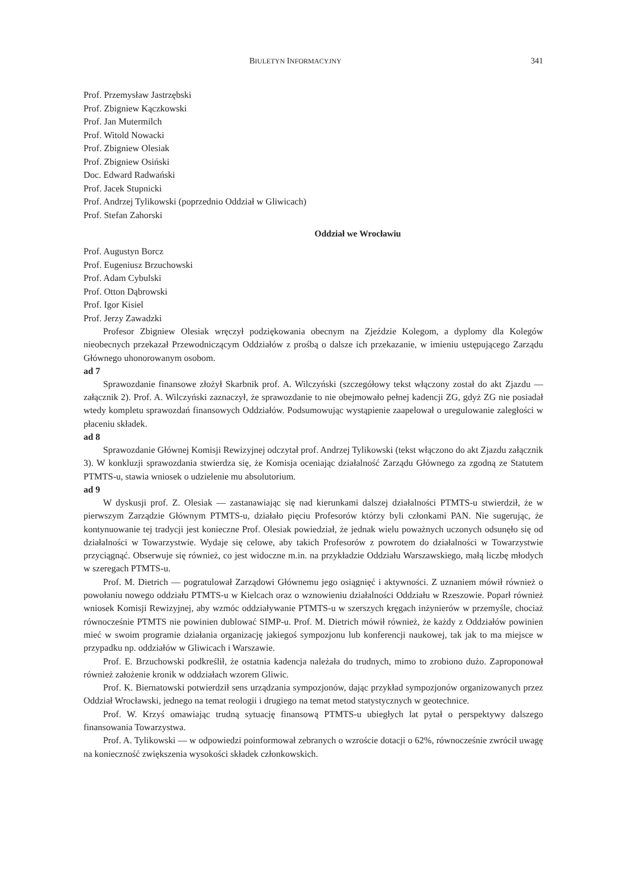BIULETYN INFORMACYJNY 341
Prof. Przemysław Jastrzębski
Prof. Zbigniew Kączkowski
Prof. Jan Mutermilch
Prof. Witold Nowacki
Prof. Zbigniew Olesiak
Prof. Zbigniew Osiński
Doc. Edward Radwański
Prof. Jacek Stupnicki
Prof. Andrzej Tylikowski (poprzednio Oddział w Gliwicach)
Prof. Stefan Zahorski
Oddział we Wrocławiu
Prof. Augustyn Borcz
Prof. Eugeniusz Brzuchowski
Prof. Adam Cybulski
Prof. Otton Dąbrowski
Prof. Igor Kisiel
Prof. Jerzy Zawadzki
Profesor Zbigniew Olesiak wręczył podziękowania obecnym na Zjeździe Kolegom, a dyplomy dla Kolegów nieobecnych przekazał Przewodniczącym Oddziałów z prośbą o dalsze ich przekazanie, w imieniu ustępującego Zarządu Głównego uhonorowanym osobom.
ad 7
Sprawozdanie finansowe złożył Skarbnik prof. A. Wilczyński (szczegółowy tekst włączony został do akt Zjazdu — załącznik 2). Prof. A. Wilczyński zaznaczył, że sprawozdanie to nie obejmowało pełnej kadencji ZG, gdyż ZG nie posiadał wtedy kompletu sprawozdań finansowych Oddziałów. Podsumowując wystąpienie zaapelował o uregulowanie zaległości w płaceniu składek.
ad 8
Sprawozdanie Głównej Komisji Rewizyjnej odczytał prof. Andrzej Tylikowski (tekst włączono do akt Zjazdu załącznik 3). W konkluzji sprawozdania stwierdza się, że Komisja oceniając działalność Zarządu Głównego za zgodną ze Statutem PTMTS-u, stawia wniosek o udzielenie mu absolutorium.
ad 9
W dyskusji prof. Z. Olesiak — zastanawiając się nad kierunkami dalszej działalności PTMTS-u stwierdził, że w pierwszym Zarządzie Głównym PTMTS-u, działało pięciu Profesorów którzy byli członkami PAN. Nie sugerując, że kontynuowanie tej tradycji jest konieczne Prof. Olesiak powiedział, że jednak wielu poważnych uczonych odsunęło się od działalności w Towarzystwie. Wydaje się celowe, aby takich Profesorów z powrotem do działalności w Towarzystwie przyciągnąć. Obserwuje się również, co jest widoczne m.in. na przykładzie Oddziału Warszawskiego, małą liczbę młodych w szeregach PTMTS-u.
Prof. M. Dietrich — pogratulował Zarządowi Głównemu jego osiągnięć i aktywności. Z uznaniem mówił również o powołaniu nowego oddziału PTMTS-u w Kielcach oraz o wznowieniu działalności Oddziału w Rzeszowie. Poparł również wniosek Komisji Rewizyjnej, aby wzmóc oddziaływanie PTMTS-u w szerszych kręgach inżynierów w przemyśle, chociaż równocześnie PTMTS nie powinien dublować SIMP-u. Prof. M. Dietrich mówił również, że każdy z Oddziałów powinien mieć w swoim programie działania organizację jakiegoś sympozjonu lub konferencji naukowej, tak jak to ma miejsce w przypadku np. oddziałów w Gliwicach i Warszawie.
Prof. E. Brzuchowski podkreślił, że ostatnia kadencja należała do trudnych, mimo to zrobiono dużo. Zaproponował również założenie kronik w oddziałach wzorem Gliwic.
Prof. K. Biernatowski potwierdził sens urządzania sympozjonów, dając przykład sympozjonów organizowanych przez Oddział Wrocławski, jednego na temat reologii i drugiego na temat metod statystycznych w geotechnice.
Prof. W. Krzyś omawiając trudną sytuację finansową PTMTS-u ubiegłych lat pytał o perspektywy dalszego finansowania Towarzystwa.
Prof. A. Tylikowski — w odpowiedzi poinformował zebranych o wzroście dotacji o 62%, równocześnie zwrócił uwagę na konieczność zwiększenia wysokości składek członkowskich.